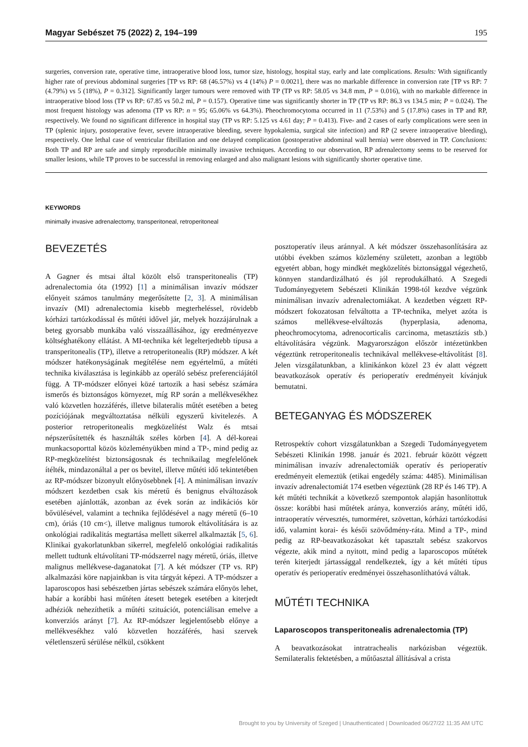Magyar Sebészet 75 (2022) 2, 194–199 195
surgeries, conversion rate, operative time, intraoperative blood loss, tumor size, histology, hospital stay, early and late complications. Results: With significantly higher rate of previous abdominal surgeries [TP vs RP: 68 (46.57%) vs 4 (14%) P = 0.0021], there was no markable difference in conversion rate [TP vs RP: 7 (4.79%) vs 5 (18%), P = 0.312]. Significantly larger tumours were removed with TP (TP vs RP: 58.05 vs 34.8 mm, P = 0.016), with no markable difference in intraoperative blood loss (TP vs RP: 67.85 vs 50.2 ml, P = 0.157). Operative time was significantly shorter in TP (TP vs RP: 86.3 vs 134.5 min; P = 0.024). The most frequent histology was adenoma (TP vs RP: n = 95; 65.06% vs 64.3%). Pheochromocytoma occurred in 11 (7.53%) and 5 (17.8%) cases in TP and RP, respectively. We found no significant difference in hospital stay (TP vs RP: 5.125 vs 4.61 day; P = 0.413). Five- and 2 cases of early complications were seen in TP (splenic injury, postoperative fever, severe intraoperative bleeding, severe hypokalemia, surgical site infection) and RP (2 severe intraoperative bleeding), respectively. One lethal case of ventricular fibrillation and one delayed complication (postoperative abdominal wall hernia) were observed in TP. Conclusions: Both TP and RP are safe and simply reproducible minimally invasive techniques. According to our observation, RP adrenalectomy seems to be reserved for smaller lesions, while TP proves to be successful in removing enlarged and also malignant lesions with significantly shorter operative time.
KEYWORDS
minimally invasive adrenalectomy, transperitoneal, retroperitoneal
BEVEZETÉS
A Gagner és mtsai által közölt első transperitonealis (TP) adrenalectomia óta (1992) [1] a minimálisan invazív módszer előnyeit számos tanulmány megerősítette [2, 3]. A minimálisan invazív (MI) adrenalectomia kisebb megterheléssel, rövidebb kórházi tartózkodással és műtéti idővel jár, melyek hozzájárulnak a beteg gyorsabb munkába való visszaállásához, így eredményezve költséghatékony ellátást. A MI-technika két legelterjedtebb típusa a transperitonealis (TP), illetve a retroperitonealis (RP) módszer. A két módszer hatékonyságának megítélése nem egyértelmű, a műtéti technika kiválasztása is leginkább az operáló sebész preferenciájától függ. A TP-módszer előnyei közé tartozik a hasi sebész számára ismerős és biztonságos környezet, míg RP során a mellékvesékhez való közvetlen hozzáférés, illetve bilateralis műtét esetében a beteg pozíciójának megváltoztatása nélküli egyszerű kivitelezés. A posterior retroperitonealis megközelítést Walz és mtsai népszerűsítették és használták széles körben [4]. A dél-koreai munkacsoporttal közös közleményükben mind a TP-, mind pedig az RP-megközelítést biztonságosnak és technikailag megfelelőnek ítélték, mindazonáltal a per os bevitel, illetve műtéti idő tekintetében az RP-módszer bizonyult előnyösebbnek [4]. A minimálisan invazív módszert kezdetben csak kis méretű és benignus elváltozások esetében ajánlották, azonban az évek során az indikációs kör bővülésével, valamint a technika fejlődésével a nagy méretű (6–10 cm), óriás (10 cm<), illetve malignus tumorok eltávolítására is az onkológiai radikalitás megtartása mellett sikerrel alkalmazták [5, 6]. Klinikai gyakorlatunkban sikerrel, megfelelő onkológiai radikalitás mellett tudtunk eltávolítani TP-módszerrel nagy méretű, óriás, illetve malignus mellékvese-daganatokat [7]. A két módszer (TP vs. RP) alkalmazási köre napjainkban is vita tárgyát képezi. A TP-módszer a laparoscopos hasi sebészetben jártas sebészek számára előnyös lehet, habár a korábbi hasi műtéten átesett betegek esetében a kiterjedt adhéziók nehezíthetik a műtéti szituációt, potenciálisan emelve a konverziós arányt [7]. Az RP-módszer legjelentősebb előnye a mellékvesékhez való közvetlen hozzáférés, hasi szervek véletlenszerű sérülése nélkül, csökkent
posztoperatív ileus aránnyal. A két módszer összehasonlítására az utóbbi években számos közlemény született, azonban a legtöbb egyetért abban, hogy mindkét megközelítés biztonsággal végezhető, könnyen standardizálható és jól reprodukálható. A Szegedi Tudományegyetem Sebészeti Klinikán 1998-tól kezdve végzünk minimálisan invazív adrenalectomiákat. A kezdetben végzett RP-módszert fokozatosan felváltotta a TP-technika, melyet azóta is számos mellékvese-elváltozás (hyperplasia, adenoma, pheochromocytoma, adrenocorticalis carcinoma, metasztázis stb.) eltávolítására végzünk. Magyarországon először intézetünkben végeztünk retroperitonealis technikával mellékvese-eltávolítást [8]. Jelen vizsgálatunkban, a klinikánkon közel 23 év alatt végzett beavatkozások operatív és perioperatív eredményeit kívánjuk bemutatni.
BETEGANYAG ÉS MÓDSZEREK
Retrospektív cohort vizsgálatunkban a Szegedi Tudományegyetem Sebészeti Klinikán 1998. január és 2021. február között végzett minimálisan invazív adrenalectomiák operatív és perioperatív eredményeit elemeztük (etikai engedély száma: 4485). Minimálisan invazív adrenalectomiát 174 esetben végeztünk (28 RP és 146 TP). A két műtéti technikát a következő szempontok alapján hasonlítottuk össze: korábbi hasi műtétek aránya, konverziós arány, műtéti idő, intraoperatív vérvesztés, tumorméret, szövettan, kórházi tartózkodási idő, valamint korai- és késői szövődmény-ráta. Mind a TP-, mind pedig az RP-beavatkozásokat két tapasztalt sebész szakorvos végezte, akik mind a nyitott, mind pedig a laparoscopos műtétek terén kiterjedt jártassággal rendelkeztek, így a két műtéti típus operatív és perioperatív eredményei összehasonlíthatóvá váltak.
MŰTÉTI TECHNIKA
Laparoscopos transperitonealis adrenalectomia (TP)
A beavatkozásokat intratrachealis narkózisban végeztük. Semilateralis fektetésben, a műtőasztal állításával a crista
Brought to you by University of Szeged | Unauthenticated | Downloaded 06/27/22 11:35 AM UTC